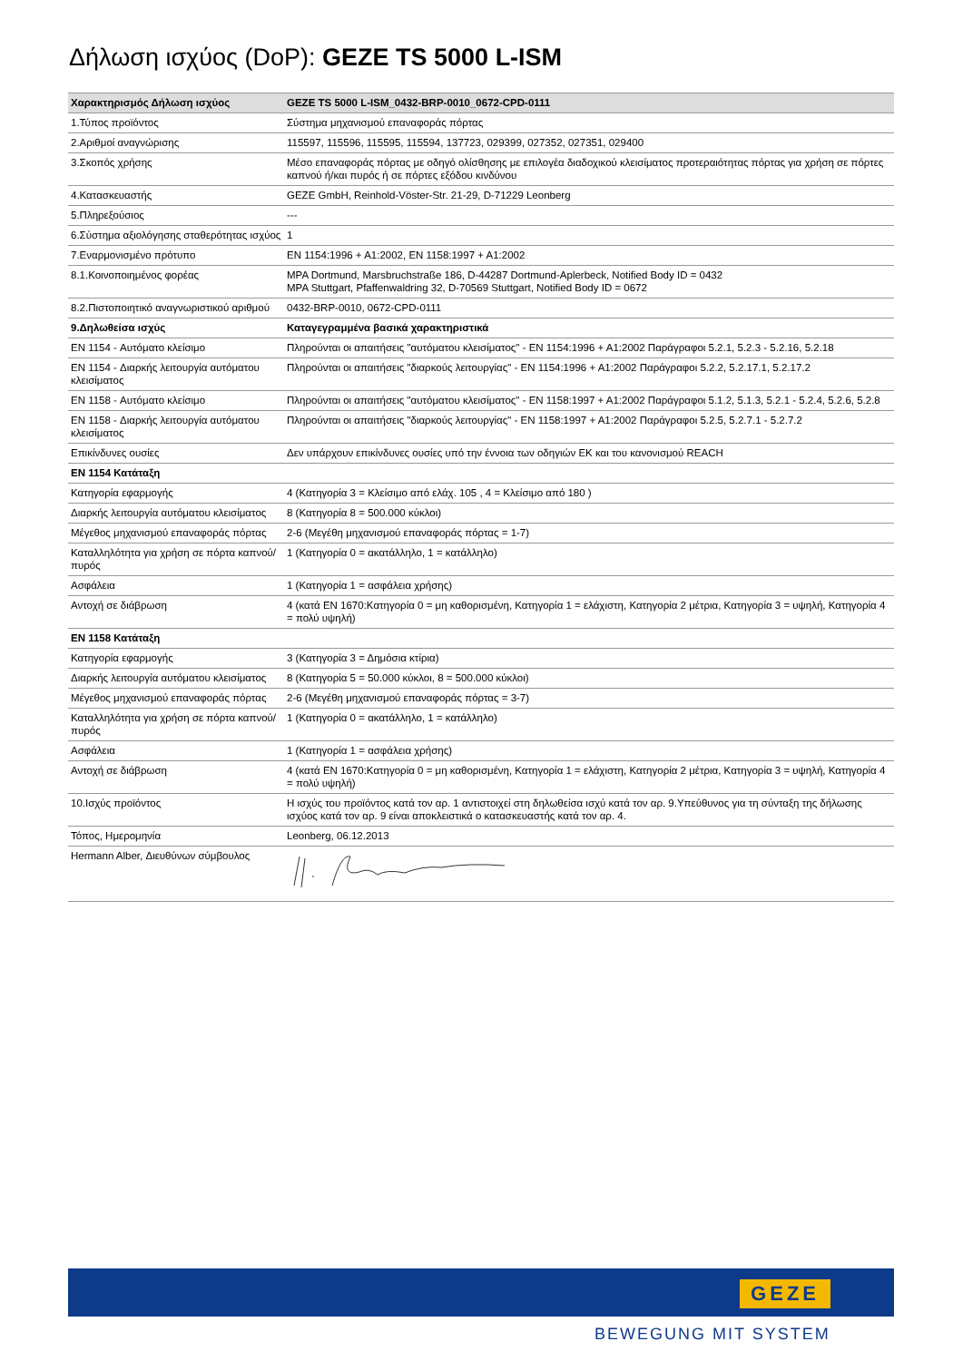Δήλωση ισχύος (DoP): GEZE TS 5000 L-ISM
| Χαρακτηρισμός Δήλωση ισχύος | GEZE TS 5000 L-ISM_0432-BRP-0010_0672-CPD-0111 |
| --- | --- |
| 1.Τύπος προϊόντος | Σύστημα μηχανισμού επαναφοράς πόρτας |
| 2.Αριθμοί αναγνώρισης | 115597, 115596, 115595, 115594, 137723, 029399, 027352, 027351, 029400 |
| 3.Σκοπός χρήσης | Μέσο επαναφοράς πόρτας με οδηγό ολίσθησης με επιλογέα διαδοχικού κλεισίματος προτεραιότητας πόρτας για χρήση σε πόρτες καπνού ή/και πυρός ή σε πόρτες εξόδου κινδύνου |
| 4.Κατασκευαστής | GEZE GmbH, Reinhold-Vöster-Str. 21-29, D-71229 Leonberg |
| 5.Πληρεξούσιος | --- |
| 6.Σύστημα αξιολόγησης σταθερότητας ισχύος | 1 |
| 7.Εναρμονισμένο πρότυπο | EN 1154:1996 + A1:2002, EN 1158:1997 + A1:2002 |
| 8.1.Κοινοποιημένος φορέας | MPA Dortmund, Marsbruchstraße 186, D-44287 Dortmund-Aplerbeck, Notified Body ID = 0432 MPA Stuttgart, Pfaffenwaldring 32, D-70569 Stuttgart, Notified Body ID = 0672 |
| 8.2.Πιστοποιητικό αναγνωριστικού αριθμού | 0432-BRP-0010, 0672-CPD-0111 |
| 9.Δηλωθείσα ισχύς | Καταγεγραμμένα βασικά χαρακτηριστικά |
| EN 1154 - Αυτόματο κλείσιμο | Πληρούνται οι απαιτήσεις "αυτόματου κλεισίματος" - EN 1154:1996 + A1:2002 Παράγραφοι 5.2.1, 5.2.3 - 5.2.16, 5.2.18 |
| EN 1154 - Διαρκής λειτουργία αυτόματου κλεισίματος | Πληρούνται οι απαιτήσεις "διαρκούς λειτουργίας" - EN 1154:1996 + A1:2002 Παράγραφοι 5.2.2, 5.2.17.1, 5.2.17.2 |
| EN 1158 - Αυτόματο κλείσιμο | Πληρούνται οι απαιτήσεις "αυτόματου κλεισίματος" - EN 1158:1997 + A1:2002 Παράγραφοι 5.1.2, 5.1.3, 5.2.1 - 5.2.4, 5.2.6, 5.2.8 |
| EN 1158 - Διαρκής λειτουργία αυτόματου κλεισίματος | Πληρούνται οι απαιτήσεις "διαρκούς λειτουργίας" - EN 1158:1997 + A1:2002 Παράγραφοι 5.2.5, 5.2.7.1 - 5.2.7.2 |
| Επικίνδυνες ουσίες | Δεν υπάρχουν επικίνδυνες ουσίες υπό την έννοια των οδηγιών ΕΚ και του κανονισμού REACH |
| EN 1154 Κατάταξη | |
| Κατηγορία εφαρμογής | 4 (Κατηγορία 3 = Κλείσιμο από ελάχ. 105 , 4 = Κλείσιμο από 180 ) |
| Διαρκής λειτουργία αυτόματου κλεισίματος | 8 (Κατηγορία 8 = 500.000 κύκλοι) |
| Μέγεθος μηχανισμού επαναφοράς πόρτας | 2-6 (Μεγέθη μηχανισμού επαναφοράς πόρτας = 1-7) |
| Καταλληλότητα για χρήση σε πόρτα καπνού/πυρός | 1 (Κατηγορία 0 = ακατάλληλο, 1 = κατάλληλο) |
| Ασφάλεια | 1 (Κατηγορία 1 = ασφάλεια χρήσης) |
| Αντοχή σε διάβρωση | 4 (κατά EN 1670:Κατηγορία 0 = μη καθορισμένη, Κατηγορία 1 = ελάχιστη, Κατηγορία 2 μέτρια, Κατηγορία 3 = υψηλή, Κατηγορία 4 = πολύ υψηλή) |
| EN 1158 Κατάταξη | |
| Κατηγορία εφαρμογής | 3 (Κατηγορία 3 = Δημόσια κτίρια) |
| Διαρκής λειτουργία αυτόματου κλεισίματος | 8 (Κατηγορία 5 = 50.000 κύκλοι, 8 = 500.000 κύκλοι) |
| Μέγεθος μηχανισμού επαναφοράς πόρτας | 2-6 (Μεγέθη μηχανισμού επαναφοράς πόρτας = 3-7) |
| Καταλληλότητα για χρήση σε πόρτα καπνού/πυρός | 1 (Κατηγορία 0 = ακατάλληλο, 1 = κατάλληλο) |
| Ασφάλεια | 1 (Κατηγορία 1 = ασφάλεια χρήσης) |
| Αντοχή σε διάβρωση | 4 (κατά EN 1670:Κατηγορία 0 = μη καθορισμένη, Κατηγορία 1 = ελάχιστη, Κατηγορία 2 μέτρια, Κατηγορία 3 = υψηλή, Κατηγορία 4 = πολύ υψηλή) |
| 10.Ισχύς προϊόντος | Η ισχύς του προϊόντος κατά τον αρ. 1 αντιστοιχεί στη δηλωθείσα ισχύ κατά τον αρ. 9.Υπεύθυνος για τη σύνταξη της δήλωσης ισχύος κατά τον αρ. 9 είναι αποκλειστικά ο κατασκευαστής κατά τον αρ. 4. |
| Τόπος, Ημερομηνία | Leonberg, 06.12.2013 |
| Hermann Alber, Διευθύνων σύμβουλος | |
GEZE
BEWEGUNG MIT SYSTEM